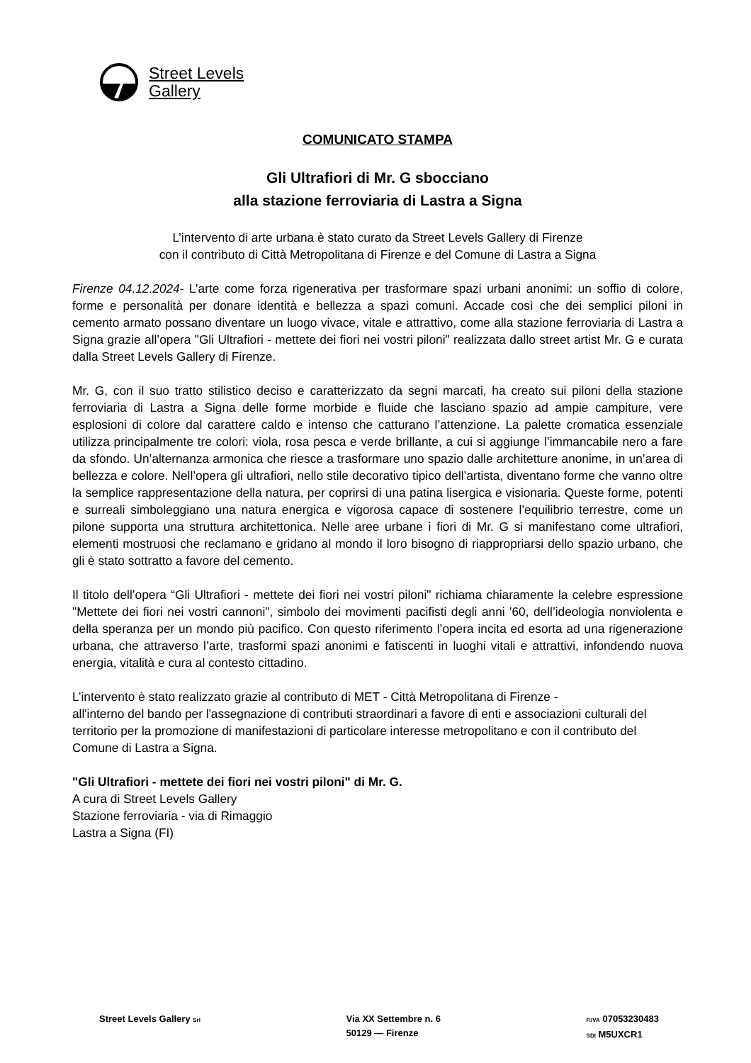Street Levels
Gallery
COMUNICATO STAMPA
Gli Ultrafiori di Mr. G sbocciano
alla stazione ferroviaria di Lastra a Signa
L’intervento di arte urbana è stato curato da Street Levels Gallery di Firenze
con il contributo di Città Metropolitana di Firenze e del Comune di Lastra a Signa
Firenze 04.12.2024- L’arte come forza rigenerativa per trasformare spazi urbani anonimi: un soffio di colore, forme e personalità per donare identità e bellezza a spazi comuni. Accade così che dei semplici piloni in cemento armato possano diventare un luogo vivace, vitale e attrattivo, come alla stazione ferroviaria di Lastra a Signa grazie all’opera "Gli Ultrafiori - mettete dei fiori nei vostri piloni" realizzata dallo street artist Mr. G e curata dalla Street Levels Gallery di Firenze.
Mr. G, con il suo tratto stilistico deciso e caratterizzato da segni marcati, ha creato sui piloni della stazione ferroviaria di Lastra a Signa delle forme morbide e fluide che lasciano spazio ad ampie campiture, vere esplosioni di colore dal carattere caldo e intenso che catturano l’attenzione. La palette cromatica essenziale utilizza principalmente tre colori: viola, rosa pesca e verde brillante, a cui si aggiunge l’immancabile nero a fare da sfondo. Un’alternanza armonica che riesce a trasformare uno spazio dalle architetture anonime, in un’area di bellezza e colore. Nell’opera gli ultrafiori, nello stile decorativo tipico dell’artista, diventano forme che vanno oltre la semplice rappresentazione della natura, per coprirsi di una patina lisergica e visionaria. Queste forme, potenti e surreali simboleggiano una natura energica e vigorosa capace di sostenere l’equilibrio terrestre, come un pilone supporta una struttura architettonica. Nelle aree urbane i fiori di Mr. G si manifestano come ultrafiori, elementi mostruosi che reclamano e gridano al mondo il loro bisogno di riappropriarsi dello spazio urbano, che gli è stato sottratto a favore del cemento.
Il titolo dell’opera “Gli Ultrafiori - mettete dei fiori nei vostri piloni" richiama chiaramente la celebre espressione "Mettete dei fiori nei vostri cannoni", simbolo dei movimenti pacifisti degli anni '60, dell’ideologia nonviolenta e della speranza per un mondo più pacifico. Con questo riferimento l’opera incita ed esorta ad una rigenerazione urbana, che attraverso l’arte, trasformi spazi anonimi e fatiscenti in luoghi vitali e attrattivi, infondendo nuova energia, vitalità e cura al contesto cittadino.
L’intervento è stato realizzato grazie al contributo di MET - Città Metropolitana di Firenze -
all'interno del bando per l'assegnazione di contributi straordinari a favore di enti e associazioni culturali del territorio per la promozione di manifestazioni di particolare interesse metropolitano e con il contributo del Comune di Lastra a Signa.
"Gli Ultrafiori - mettete dei fiori nei vostri piloni" di Mr. G.
A cura di Street Levels Gallery
Stazione ferroviaria - via di Rimaggio
Lastra a Signa (FI)
Street Levels Gallery Srl
Via XX Settembre n. 6
50129 — Firenze
P.IVA 07053230483
SDI M5UXCR1